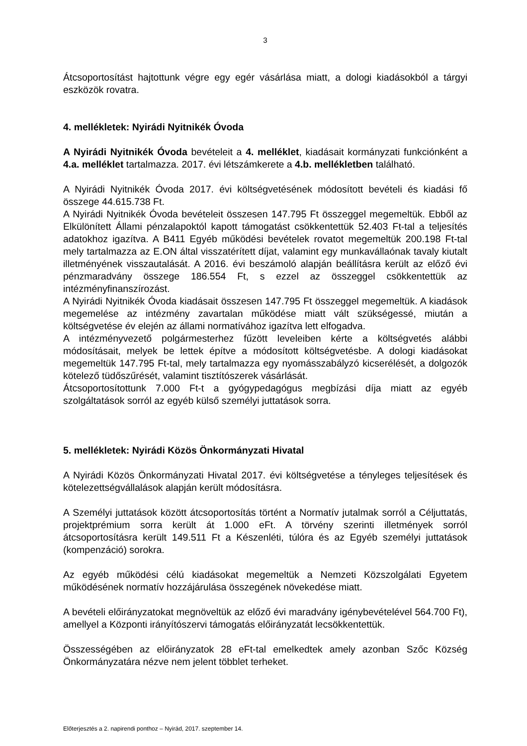3
Átcsoportosítást hajtottunk végre egy egér vásárlása miatt, a dologi kiadásokból a tárgyi eszközök rovatra.
4. mellékletek: Nyirádi Nyitnikék Óvoda
A Nyirádi Nyitnikék Óvoda bevételeit a 4. melléklet, kiadásait kormányzati funkciónként a 4.a. melléklet tartalmazza. 2017. évi létszámkerete a 4.b. mellékletben található.
A Nyirádi Nyitnikék Óvoda 2017. évi költségvetésének módosított bevételi és kiadási fő összege 44.615.738 Ft.
A Nyirádi Nyitnikék Óvoda bevételeit összesen 147.795 Ft összeggel megemeltük. Ebből az Elkülönített Állami pénzalapoktól kapott támogatást csökkentettük 52.403 Ft-tal a teljesítés adatokhoz igazítva. A B411 Egyéb működési bevételek rovatot megemeltük 200.198 Ft-tal mely tartalmazza az E.ON által visszatérített díjat, valamint egy munkavállaónak tavaly kiutalt illetményének visszautalását. A 2016. évi beszámoló alapján beállításra került az előző évi pénzmaradvány összege 186.554 Ft, s ezzel az összeggel csökkentettük az intézményfinanszírozást.
A Nyirádi Nyitnikék Óvoda kiadásait összesen 147.795 Ft összeggel megemeltük. A kiadások megemelése az intézmény zavartalan működése miatt vált szükségessé, miután a költségvetése év elején az állami normatívához igazítva lett elfogadva.
A intézményvezető polgármesterhez fűzött leveleiben kérte a költségvetés alábbi módosításait, melyek be lettek építve a módosított költségvetésbe. A dologi kiadásokat megemeltük 147.795 Ft-tal, mely tartalmazza egy nyomásszabályzó kicserélését, a dolgozók kötelező tüdőszűrését, valamint tisztítószerek vásárlását.
Átcsoportosítottunk 7.000 Ft-t a gyógypedagógus megbízási díja miatt az egyéb szolgáltatások sorról az egyéb külső személyi juttatások sorra.
5. mellékletek: Nyirádi Közös Önkormányzati Hivatal
A Nyirádi Közös Önkormányzati Hivatal 2017. évi költségvetése a tényleges teljesítések és kötelezettségvállalások alapján került módosításra.
A Személyi juttatások között átcsoportosítás történt a Normatív jutalmak sorról a Céljuttatás, projektprémium sorra került át 1.000 eFt. A törvény szerinti illetmények sorról átcsoportosításra került 149.511 Ft a Készenléti, túlóra és az Egyéb személyi juttatások (kompenzáció) sorokra.
Az egyéb működési célú kiadásokat megemeltük a Nemzeti Közszolgálati Egyetem működésének normatív hozzájárulása összegének növekedése miatt.
A bevételi előirányzatokat megnöveltük az előző évi maradvány igénybevételével 564.700 Ft), amellyel a Központi irányítószervi támogatás előirányzatát lecsökkentettük.
Összességében az előirányzatok 28 eFt-tal emelkedtek amely azonban Szőc Község Önkormányzatára nézve nem jelent többlet terheket.
Előterjesztés a 2. napirendi ponthoz – Nyirád, 2017. szeptember 14.